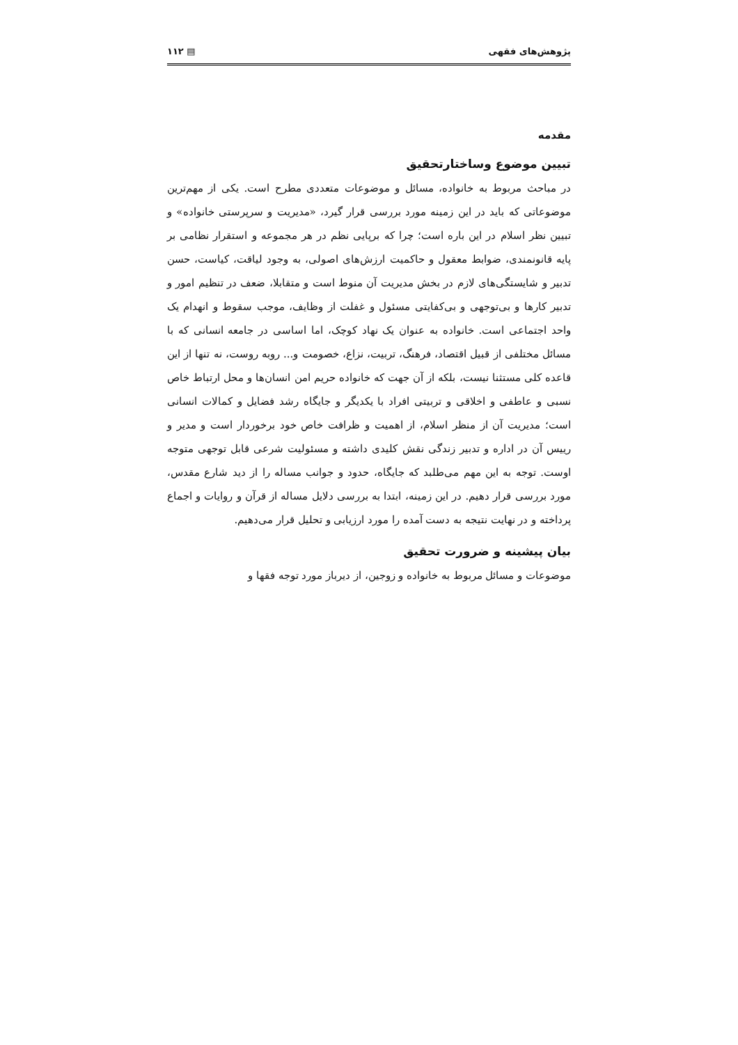پژوهش‌های فقهی ▤ ۱۱۲
مقدمه
تبیین موضوع وساختارتحقیق
در مباحث مربوط به خانواده، مسائل و موضوعات متعددی مطرح است. یکی از مهم‌ترین موضوعاتی که باید در این زمینه مورد بررسی قرار گیرد، «مدیریت و سرپرستی خانواده» و تبیین نظر اسلام در این باره است؛ چرا که برپایی نظم در هر مجموعه و استقرار نظامی بر پایه قانونمندی، ضوابط معقول و حاکمیت ارزش‌های اصولی، به وجود لیاقت، کیاست، حسن تدبیر و شایستگی‌های لازم در بخش مدیریت آن منوط است و متقابلا، ضعف در تنظیم امور و تدبیر کارها و بی‌توجهی و بی‌کفایتی مسئول و غفلت از وظایف، موجب سقوط و انهدام یک واحد اجتماعی است. خانواده به عنوان یک نهاد کوچک، اما اساسی در جامعه انسانی که با مسائل مختلفی از قبیل اقتصاد، فرهنگ، تربیت، نزاع، خصومت و... روبه روست، نه تنها از این قاعده کلی مستثنا نیست، بلکه از آن جهت که خانواده حریم امن انسان‌ها و محل ارتباط خاص نسبی و عاطفی و اخلاقی و تربیتی افراد با یکدیگر و جایگاه رشد فضایل و کمالات انسانی است؛ مدیریت آن از منظر اسلام، از اهمیت و ظرافت خاص خود برخوردار است و مدیر و رییس آن در اداره و تدبیر زندگی نقش کلیدی داشته و مسئولیت شرعی قابل توجهی متوجه اوست. توجه به این مهم می‌طلبد که جایگاه، حدود و جوانب مساله را از دید شارع مقدس، مورد بررسی قرار دهیم. در این زمینه، ابتدا به بررسی دلایل مساله از قرآن و روایات و اجماع پرداخته و در نهایت نتیجه به دست آمده را مورد ارزیابی و تحلیل قرار می‌دهیم.
بیان پیشینه و ضرورت تحقیق
موضوعات و مسائل مربوط به خانواده و زوجین، از دیرباز مورد توجه فقها و